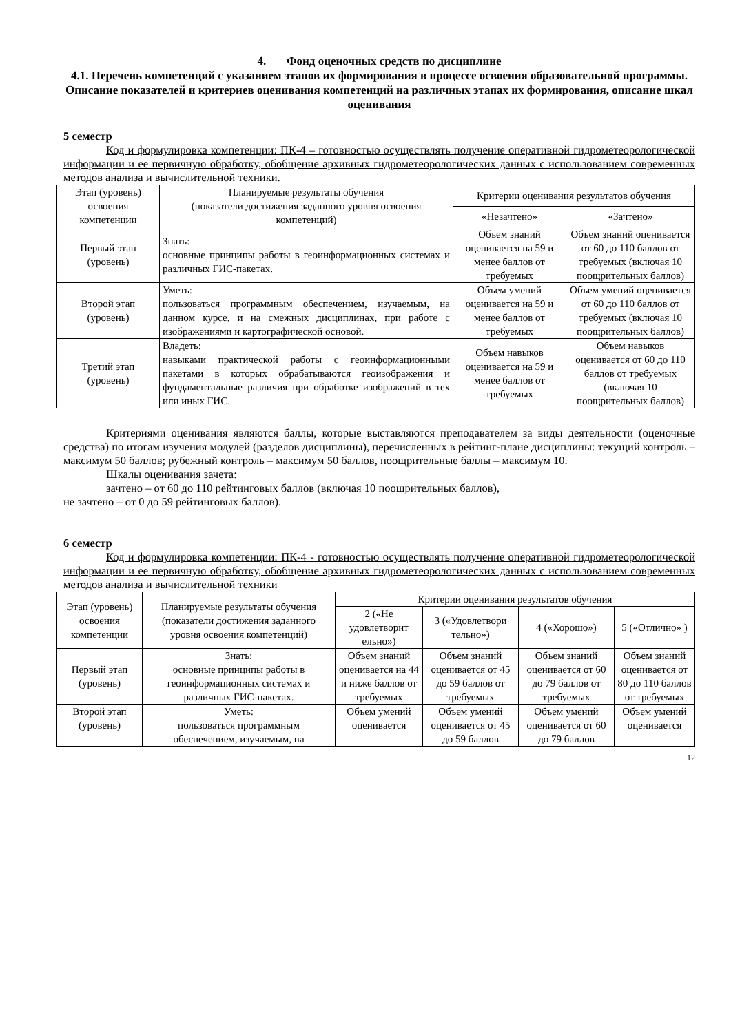4. Фонд оценочных средств по дисциплине
4.1. Перечень компетенций с указанием этапов их формирования в процессе освоения образовательной программы. Описание показателей и критериев оценивания компетенций на различных этапах их формирования, описание шкал оценивания
5 семестр
Код и формулировка компетенции: ПК-4 – готовностью осуществлять получение оперативной гидрометеорологической информации и ее первичную обработку, обобщение архивных гидрометеорологических данных с использованием современных методов анализа и вычислительной техники.
| Этап (уровень) освоения компетенции | Планируемые результаты обучения (показатели достижения заданного уровня освоения компетенций) | Критерии оценивания результатов обучения | |
| --- | --- | --- | --- |
| | | «Незачтено» | «Зачтено» |
| Первый этап (уровень) | Знать: основные принципы работы в геоинформационных системах и различных ГИС-пакетах. | Объем знаний оценивается на 59 и менее баллов от требуемых | Объем знаний оценивается от 60 до 110 баллов от требуемых (включая 10 поощрительных баллов) |
| Второй этап (уровень) | Уметь: пользоваться программным обеспечением, изучаемым, на данном курсе, и на смежных дисциплинах, при работе с изображениями и картографической основой. | Объем умений оценивается на 59 и менее баллов от требуемых | Объем умений оценивается от 60 до 110 баллов от требуемых (включая 10 поощрительных баллов) |
| Третий этап (уровень) | Владеть: навыками практической работы с геоинформационными пакетами в которых обрабатываются геоизображения и фундаментальные различия при обработке изображений в тех или иных ГИС. | Объем навыков оценивается на 59 и менее баллов от требуемых | Объем навыков оценивается от 60 до 110 баллов от требуемых (включая 10 поощрительных баллов) |
Критериями оценивания являются баллы, которые выставляются преподавателем за виды деятельности (оценочные средства) по итогам изучения модулей (разделов дисциплины), перечисленных в рейтинг-плане дисциплины: текущий контроль – максимум 50 баллов; рубежный контроль – максимум 50 баллов, поощрительные баллы – максимум 10.
Шкалы оценивания зачета:
зачтено – от 60 до 110 рейтинговых баллов (включая 10 поощрительных баллов),
не зачтено – от 0 до 59 рейтинговых баллов).
6 семестр
Код и формулировка компетенции: ПК-4 - готовностью осуществлять получение оперативной гидрометеорологической информации и ее первичную обработку, обобщение архивных гидрометеорологических данных с использованием современных методов анализа и вычислительной техники
| Этап (уровень) освоения компетенции | Планируемые результаты обучения (показатели достижения заданного уровня освоения компетенций) | Критерии оценивания результатов обучения | | | |
| --- | --- | --- | --- | --- | --- |
| | | 2 («Не удовлетворит ельно») | 3 («Удовлетвори тельно») | 4 («Хорошо») | 5 («Отлично» ) |
| Первый этап (уровень) | Знать: основные принципы работы в геоинформационных системах и различных ГИС-пакетах. | Объем знаний оценивается на 44 и ниже баллов от требуемых | Объем знаний оценивается от 45 до 59 баллов от требуемых | Объем знаний оценивается от 60 до 79 баллов от требуемых | Объем знаний оценивается от 80 до 110 баллов от требуемых |
| Второй этап (уровень) | Уметь: пользоваться программным обеспечением, изучаемым, на | Объем умений оценивается | Объем умений оценивается от 45 до 59 баллов | Объем умений оценивается от 60 до 79 баллов | Объем умений оценивается |
12